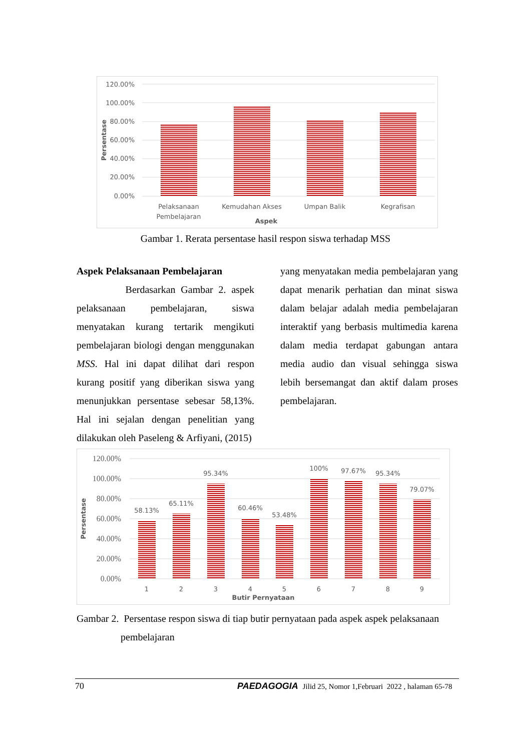120.00%
100.00%
80.00%
60.00%
40.00%
20.00%
0.00%
Pelaksanaan
Pembelajaran
Kemudahan Akses
Umpan Balik
Kegrafisan
Aspek
Persentase
Gambar 1. Rerata persentase hasil respon siswa terhadap MSS
Aspek Pelaksanaan Pembelajaran
Berdasarkan Gambar 2. aspek pelaksanaan pembelajaran, siswa menyatakan kurang tertarik mengikuti pembelajaran biologi dengan menggunakan MSS. Hal ini dapat dilihat dari respon kurang positif yang diberikan siswa yang menunjukkan persentase sebesar 58,13%. Hal ini sejalan dengan penelitian yang dilakukan oleh Paseleng & Arfiyani, (2015)
yang menyatakan media pembelajaran yang dapat menarik perhatian dan minat siswa dalam belajar adalah media pembelajaran interaktif yang berbasis multimedia karena dalam media terdapat gabungan antara media audio dan visual sehingga siswa lebih bersemangat dan aktif dalam proses pembelajaran.
120.00%
100.00%
80.00%
60.00%
40.00%
20.00%
0.00%
58.13%
65.11%
95.34%
60.46%
53.48%
100%
97.67%
95.34%
79.07%
1
2
3
4
5
6
7
8
9
Butir Pernyataan
Persentase
Gambar 2. Persentase respon siswa di tiap butir pernyataan pada aspek aspek pelaksanaan
pembelajaran
70 PAEDAGOGIA Jilid 25, Nomor 1,Februari 2022 , halaman 65-78